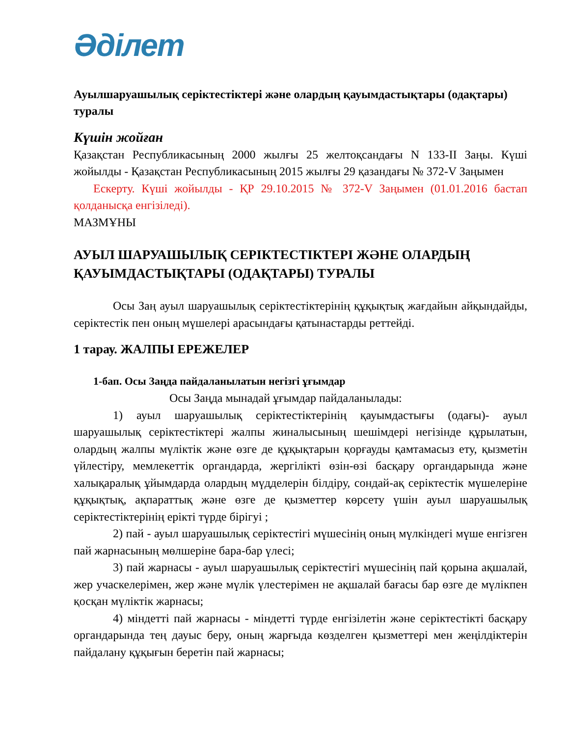Әділет
Ауылшаруашылық серіктестіктері және олардың қауымдастықтары (одақтары) туралы
Күшін жойған
Қазақстан Республикасының 2000 жылғы 25 желтоқсандағы N 133-II Заңы. Күші жойылды - Қазақстан Республикасының 2015 жылғы 29 қазандағы № 372-V Заңымен
Ескерту. Күші жойылды - ҚР 29.10.2015 № 372-V Заңымен (01.01.2016 бастап қолданысқа енгізіледі).
МАЗМҰНЫ
АУЫЛ ШАРУАШЫЛЫҚ СЕРІКТЕСТІКТЕРІ ЖӘНЕ ОЛАРДЫҢ ҚАУЫМДАСТЫҚТАРЫ (ОДАҚТАРЫ) ТУРАЛЫ
Осы Заң ауыл шаруашылық серіктестіктерінің құқықтық жағдайын айқындайды, серіктестік пен оның мүшелері арасындағы қатынастарды реттейді.
1 тарау. ЖАЛПЫ ЕРЕЖЕЛЕР
1-бап. Осы Заңда пайдаланылатын негізгі ұғымдар
Осы Заңда мынадай ұғымдар пайдаланылады:
1) ауыл шаруашылық серіктестіктерінің қауымдастығы (одағы)- ауыл шаруашылық серіктестіктері жалпы жиналысының шешімдері негізінде құрылатын, олардың жалпы мүліктік және өзге де құқықтарын қорғауды қамтамасыз ету, қызметін үйлестіру, мемлекеттік органдарда, жергілікті өзін-өзі басқару органдарында және халықаралық ұйымдарда олардың мүдделерін білдіру, сондай-ақ серіктестік мүшелеріне құқықтық, ақпараттық және өзге де қызметтер көрсету үшін ауыл шаруашылық серіктестіктерінің ерікті түрде бірігуі ;
2) пай - ауыл шаруашылық серіктестігі мүшесінің оның мүлкіндегі мүше енгізген пай жарнасының мөлшеріне бара-бар үлесі;
3) пай жарнасы - ауыл шаруашылық серіктестігі мүшесінің пай қорына ақшалай, жер учаскелерімен, жер және мүлік үлестерімен не ақшалай бағасы бар өзге де мүлікпен қосқан мүліктік жарнасы;
4) міндетті пай жарнасы - міндетті түрде енгізілетін және серіктестікті басқару органдарында тең дауыс беру, оның жарғыда көзделген қызметтері мен жеңілдіктерін пайдалану құқығын беретін пай жарнасы;